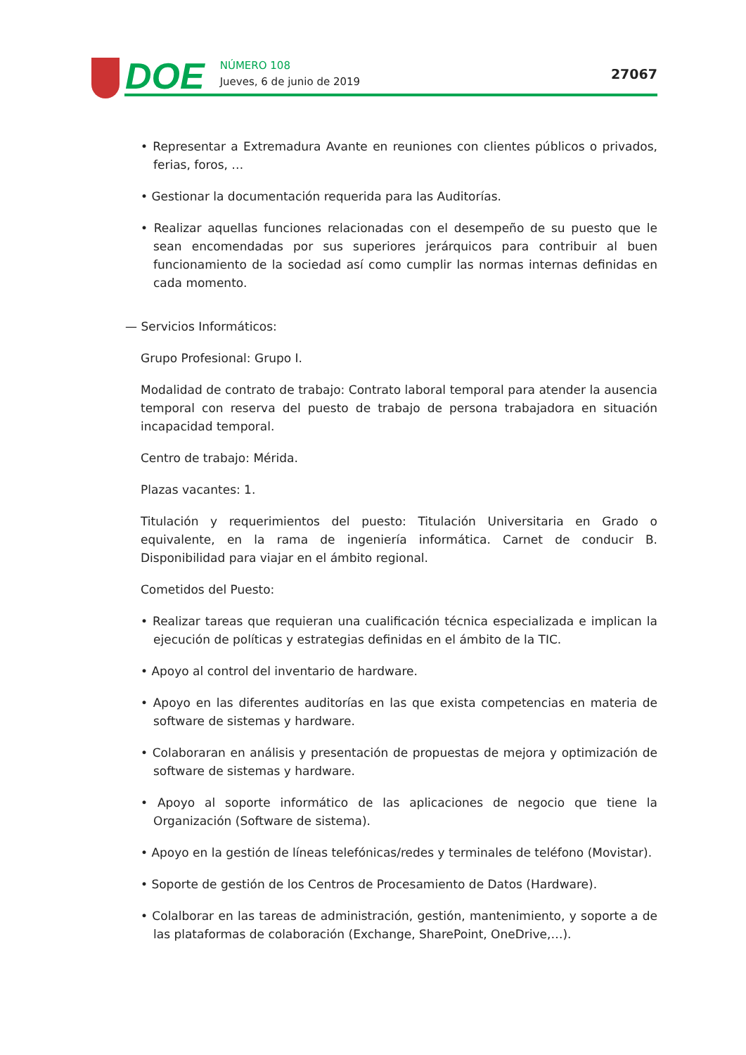DOE
NÚMERO 108
Jueves, 6 de junio de 2019
27067
• Representar a Extremadura Avante en reuniones con clientes públicos o privados, ferias, foros, …
• Gestionar la documentación requerida para las Auditorías.
• Realizar aquellas funciones relacionadas con el desempeño de su puesto que le sean encomendadas por sus superiores jerárquicos para contribuir al buen funcionamiento de la sociedad así como cumplir las normas internas definidas en cada momento.
— Servicios Informáticos:
Grupo Profesional: Grupo I.
Modalidad de contrato de trabajo: Contrato laboral temporal para atender la ausencia temporal con reserva del puesto de trabajo de persona trabajadora en situación incapacidad temporal.
Centro de trabajo: Mérida.
Plazas vacantes: 1.
Titulación y requerimientos del puesto: Titulación Universitaria en Grado o equivalente, en la rama de ingeniería informática. Carnet de conducir B. Disponibilidad para viajar en el ámbito regional.
Cometidos del Puesto:
• Realizar tareas que requieran una cualificación técnica especializada e implican la ejecución de políticas y estrategias definidas en el ámbito de la TIC.
• Apoyo al control del inventario de hardware.
• Apoyo en las diferentes auditorías en las que exista competencias en materia de software de sistemas y hardware.
• Colaboraran en análisis y presentación de propuestas de mejora y optimización de software de sistemas y hardware.
• Apoyo al soporte informático de las aplicaciones de negocio que tiene la Organización (Software de sistema).
• Apoyo en la gestión de líneas telefónicas/redes y terminales de teléfono (Movistar).
• Soporte de gestión de los Centros de Procesamiento de Datos (Hardware).
• Colalborar en las tareas de administración, gestión, mantenimiento, y soporte a de las plataformas de colaboración (Exchange, SharePoint, OneDrive,…).